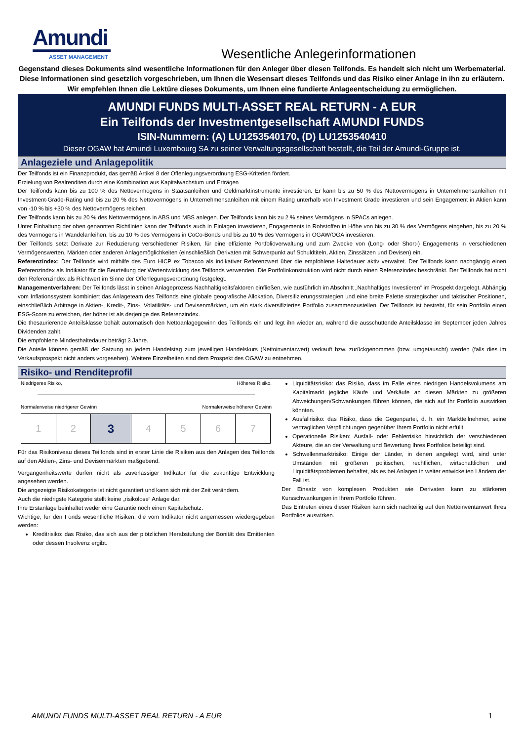Amundi
ASSET MANAGEMENT
Wesentliche Anlegerinformationen
Gegenstand dieses Dokuments sind wesentliche Informationen für den Anleger über diesen Teilfonds. Es handelt sich nicht um Werbematerial. Diese Informationen sind gesetzlich vorgeschrieben, um Ihnen die Wesensart dieses Teilfonds und das Risiko einer Anlage in ihn zu erläutern. Wir empfehlen Ihnen die Lektüre dieses Dokuments, um Ihnen eine fundierte Anlageentscheidung zu ermöglichen.
AMUNDI FUNDS MULTI-ASSET REAL RETURN - A EUR
Ein Teilfonds der Investmentgesellschaft AMUNDI FUNDS
ISIN-Nummern: (A) LU1253540170, (D) LU1253540410
Dieser OGAW hat Amundi Luxembourg SA zu seiner Verwaltungsgesellschaft bestellt, die Teil der Amundi-Gruppe ist.
Anlageziele und Anlagepolitik
Der Teilfonds ist ein Finanzprodukt, das gemäß Artikel 8 der Offenlegungsverordnung ESG-Kriterien fördert.
Erzielung von Realrenditen durch eine Kombination aus Kapitalwachstum und Erträgen
Der Teilfonds kann bis zu 100 % des Nettovermögens in Staatsanleihen und Geldmarktinstrumente investieren. Er kann bis zu 50 % des Nettovermögens in Unternehmensanleihen mit Investment-Grade-Rating und bis zu 20 % des Nettovermögens in Unternehmensanleihen mit einem Rating unterhalb von Investment Grade investieren und sein Engagement in Aktien kann von -10 % bis +30 % des Nettovermögens reichen.
Der Teilfonds kann bis zu 20 % des Nettovermögens in ABS und MBS anlegen. Der Teilfonds kann bis zu 2 % seines Vermögens in SPACs anlegen.
Unter Einhaltung der oben genannten Richtlinien kann der Teilfonds auch in Einlagen investieren, Engagements in Rohstoffen in Höhe von bis zu 30 % des Vermögens eingehen, bis zu 20 % des Vermögens in Wandelanleihen, bis zu 10 % des Vermögens in CoCo-Bonds und bis zu 10 % des Vermögens in OGAW/OGA investieren.
Der Teilfonds setzt Derivate zur Reduzierung verschiedener Risiken, für eine effiziente Portfolioverwaltung und zum Zwecke von (Long- oder Short-) Engagements in verschiedenen Vermögenswerten, Märkten oder anderen Anlagemöglichkeiten (einschließlich Derivaten mit Schwerpunkt auf Schuldtiteln, Aktien, Zinssätzen und Devisen) ein.
Referenzindex: Der Teilfonds wird mithilfe des Euro HICP ex Tobacco als indikativer Referenzwert über die empfohlene Haltedauer aktiv verwaltet. Der Teilfonds kann nachgängig einen Referenzindex als Indikator für die Beurteilung der Wertentwicklung des Teilfonds verwenden. Die Portfoliokonstruktion wird nicht durch einen Referenzindex beschränkt. Der Teilfonds hat nicht den Referenzindex als Richtwert im Sinne der Offenlegungsverordnung festgelegt.
Managementverfahren: Der Teilfonds lässt in seinen Anlageprozess Nachhaltigkeitsfaktoren einfließen, wie ausführlich im Abschnitt „Nachhaltiges Investieren“ im Prospekt dargelegt. Abhängig vom Inflationssystem kombiniert das Anlageteam des Teilfonds eine globale geografische Allokation, Diversifizierungsstrategien und eine breite Palette strategischer und taktischer Positionen, einschließlich Arbitrage in Aktien-, Kredit-, Zins-, Volatilitäts- und Devisenmärkten, um ein stark diversifiziertes Portfolio zusammenzustellen. Der Teilfonds ist bestrebt, für sein Portfolio einen ESG-Score zu erreichen, der höher ist als derjenige des Referenzindex.
Die thesaurierende Anteilsklasse behält automatisch den Nettoanlagegewinn des Teilfonds ein und legt ihn wieder an, während die ausschüttende Anteilsklasse im September jeden Jahres Dividenden zahlt.
Die empfohlene Mindesthaltedauer beträgt 3 Jahre.
Die Anteile können gemäß der Satzung an jedem Handelstag zum jeweiligen Handelskurs (Nettoinventarwert) verkauft bzw. zurückgenommen (bzw. umgetauscht) werden (falls dies im Verkaufsprospekt nicht anders vorgesehen). Weitere Einzelheiten sind dem Prospekt des OGAW zu entnehmen.
Risiko- und Renditeprofil
Niedrigeres Risiko, Höheres Risiko,
Normalerweise niedrigerer Gewinn Normalerweise höherer Gewinn
| 1 | 2 | 3 | 4 | 5 | 6 | 7 |
Für das Risikoniveau dieses Teilfonds sind in erster Linie die Risiken aus den Anlagen des Teilfonds auf den Aktien-, Zins- und Devisenmärkten maßgebend.
Vergangenheitswerte dürfen nicht als zuverlässiger Indikator für die zukünftige Entwicklung angesehen werden.
Die angezeigte Risikokategorie ist nicht garantiert und kann sich mit der Zeit verändern.
Auch die niedrigste Kategorie stellt keine „risikolose“ Anlage dar.
Ihre Erstanlage beinhaltet weder eine Garantie noch einen Kapitalschutz.
Wichtige, für den Fonds wesentliche Risiken, die vom Indikator nicht angemessen wiedergegeben werden:
Kreditrisiko: das Risiko, das sich aus der plötzlichen Herabstufung der Bonität des Emittenten oder dessen Insolvenz ergibt.
Liquiditätsrisiko: das Risiko, dass im Falle eines niedrigen Handelsvolumens am Kapitalmarkt jegliche Käufe und Verkäufe an diesen Märkten zu größeren Abweichungen/Schwankungen führen können, die sich auf Ihr Portfolio auswirken könnten.
Ausfallrisiko: das Risiko, dass die Gegenpartei, d. h. ein Marktteilnehmer, seine vertraglichen Verpflichtungen gegenüber Ihrem Portfolio nicht erfüllt.
Operationelle Risiken: Ausfall- oder Fehlerrisiko hinsichtlich der verschiedenen Akteure, die an der Verwaltung und Bewertung Ihres Portfolios beteiligt sind.
Schwellenmarktrisiko: Einige der Länder, in denen angelegt wird, sind unter Umständen mit größeren politischen, rechtlichen, wirtschaftlichen und Liquiditätsproblemen behaftet, als es bei Anlagen in weiter entwickelten Ländern der Fall ist.
Der Einsatz von komplexen Produkten wie Derivaten kann zu stärkeren Kursschwankungen in Ihrem Portfolio führen.
Das Eintreten eines dieser Risiken kann sich nachteilig auf den Nettoinventarwert Ihres Portfolios auswirken.
AMUNDI FUNDS MULTI-ASSET REAL RETURN - A EUR 1